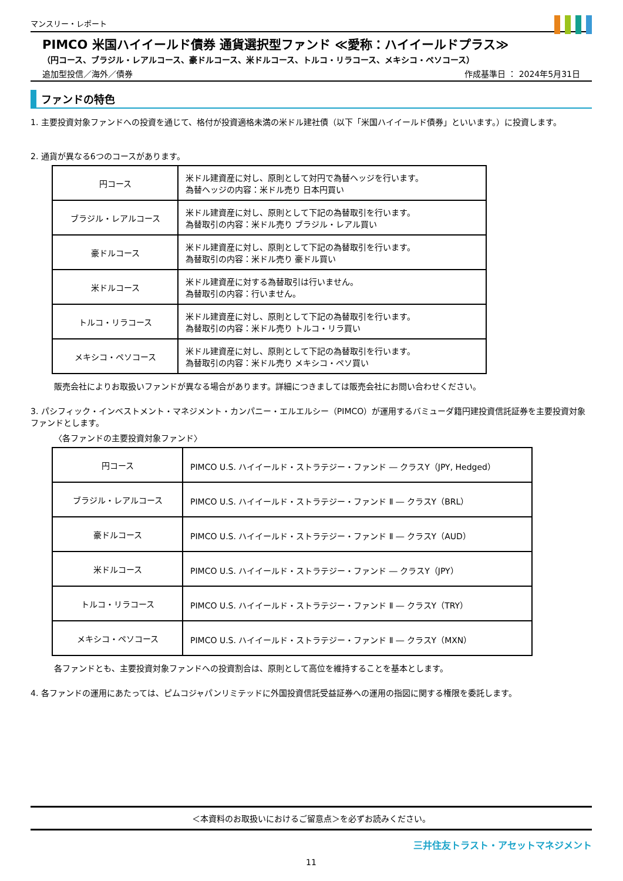マンスリー・レポート
PIMCO 米国ハイイールド債券 通貨選択型ファンド ≪愛称：ハイイールドプラス≫
（円コース、ブラジル・レアルコース、豪ドルコース、米ドルコース、トルコ・リラコース、メキシコ・ペソコース）
追加型投信／海外／債券 作成基準日 ： 2024年5月31日
ファンドの特色
1. 主要投資対象ファンドへの投資を通じて、格付が投資適格未満の米ドル建社債（以下「米国ハイイールド債券」といいます。）に投資します。
2. 通貨が異なる6つのコースがあります。
| 円コース | 米ドル建資産に対し、原則として対円で為替ヘッジを行います。 為替ヘッジの内容：米ドル売り 日本円買い |
| ブラジル・レアルコース | 米ドル建資産に対し、原則として下記の為替取引を行います。 為替取引の内容：米ドル売り ブラジル・レアル買い |
| 豪ドルコース | 米ドル建資産に対し、原則として下記の為替取引を行います。 為替取引の内容：米ドル売り 豪ドル買い |
| 米ドルコース | 米ドル建資産に対する為替取引は行いません。 為替取引の内容：行いません。 |
| トルコ・リラコース | 米ドル建資産に対し、原則として下記の為替取引を行います。 為替取引の内容：米ドル売り トルコ・リラ買い |
| メキシコ・ペソコース | 米ドル建資産に対し、原則として下記の為替取引を行います。 為替取引の内容：米ドル売り メキシコ・ペソ買い |
販売会社によりお取扱いファンドが異なる場合があります。詳細につきましては販売会社にお問い合わせください。
3. パシフィック・インベストメント・マネジメント・カンパニー・エルエルシー（PIMCO）が運用するバミューダ籍円建投資信託証券を主要投資対象ファンドとします。
〈各ファンドの主要投資対象ファンド〉
| 円コース | PIMCO U.S. ハイイールド・ストラテジー・ファンド ― クラスY（JPY, Hedged） |
| ブラジル・レアルコース | PIMCO U.S. ハイイールド・ストラテジー・ファンド Ⅱ ― クラスY（BRL） |
| 豪ドルコース | PIMCO U.S. ハイイールド・ストラテジー・ファンド Ⅱ ― クラスY（AUD） |
| 米ドルコース | PIMCO U.S. ハイイールド・ストラテジー・ファンド ― クラスY（JPY） |
| トルコ・リラコース | PIMCO U.S. ハイイールド・ストラテジー・ファンド Ⅱ ― クラスY（TRY） |
| メキシコ・ペソコース | PIMCO U.S. ハイイールド・ストラテジー・ファンド Ⅱ ― クラスY（MXN） |
各ファンドとも、主要投資対象ファンドへの投資割合は、原則として高位を維持することを基本とします。
4. 各ファンドの運用にあたっては、ピムコジャパンリミテッドに外国投資信託受益証券への運用の指図に関する権限を委託します。
＜本資料のお取扱いにおけるご留意点＞を必ずお読みください。
三井住友トラスト・アセットマネジメント
11